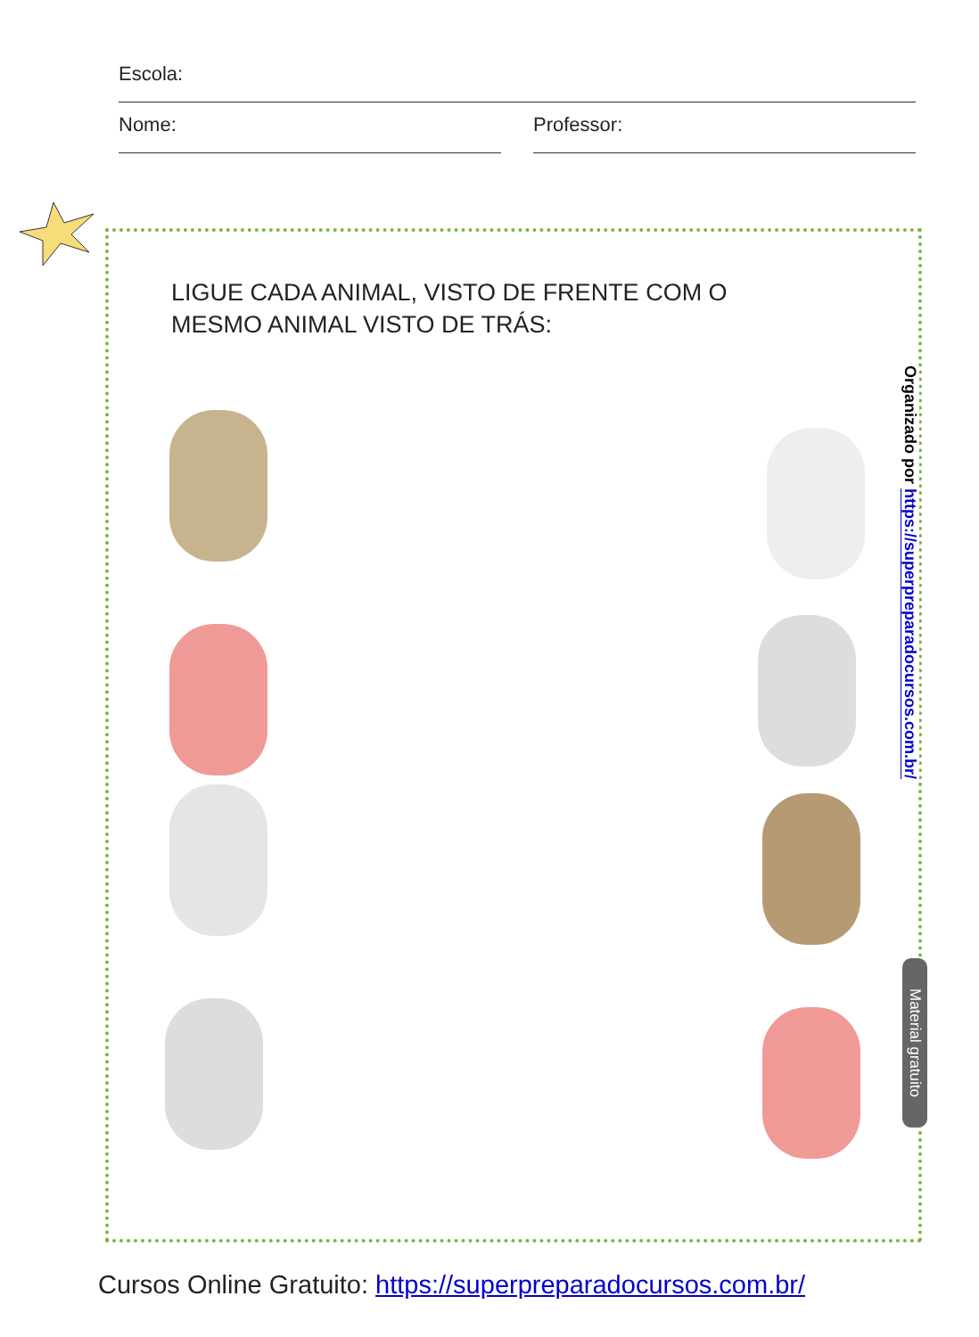Escola:
Nome: Professor:
LIGUE CADA ANIMAL, VISTO DE FRENTE COM O
MESMO ANIMAL VISTO DE TRÁS:
Organizado por https://superpreparadocursos.com.br/
Material gratuito
Cursos Online Gratuito: https://superpreparadocursos.com.br/